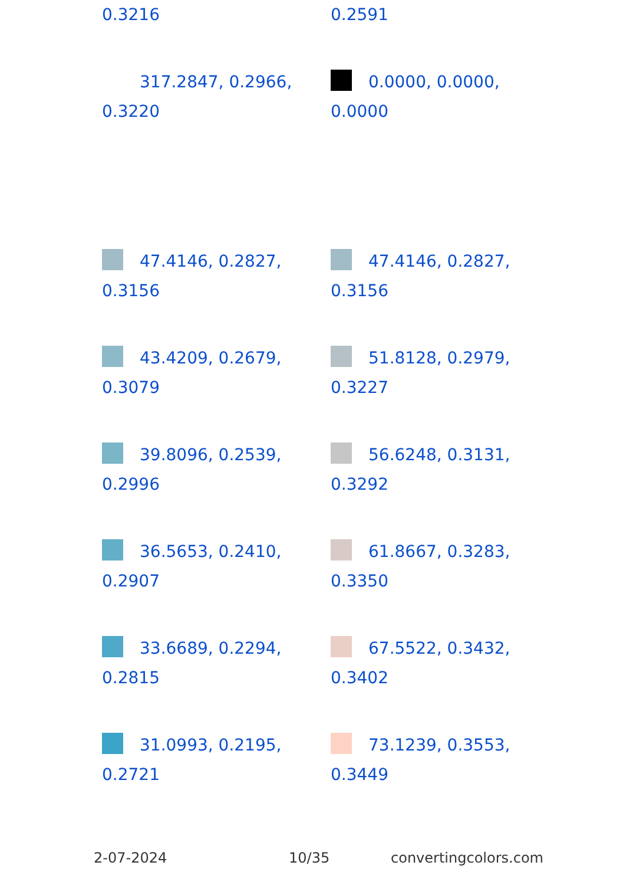0.3216 0.2591
317.2847, 0.2966, 0.3220
0.0000, 0.0000, 0.0000
47.4146, 0.2827, 0.3156
47.4146, 0.2827, 0.3156
43.4209, 0.2679, 0.3079
51.8128, 0.2979, 0.3227
39.8096, 0.2539, 0.2996
56.6248, 0.3131, 0.3292
36.5653, 0.2410, 0.2907
61.8667, 0.3283, 0.3350
33.6689, 0.2294, 0.2815
67.5522, 0.3432, 0.3402
31.0993, 0.2195, 0.2721
73.1239, 0.3553, 0.3449
2-07-2024 10/35 convertingcolors.com